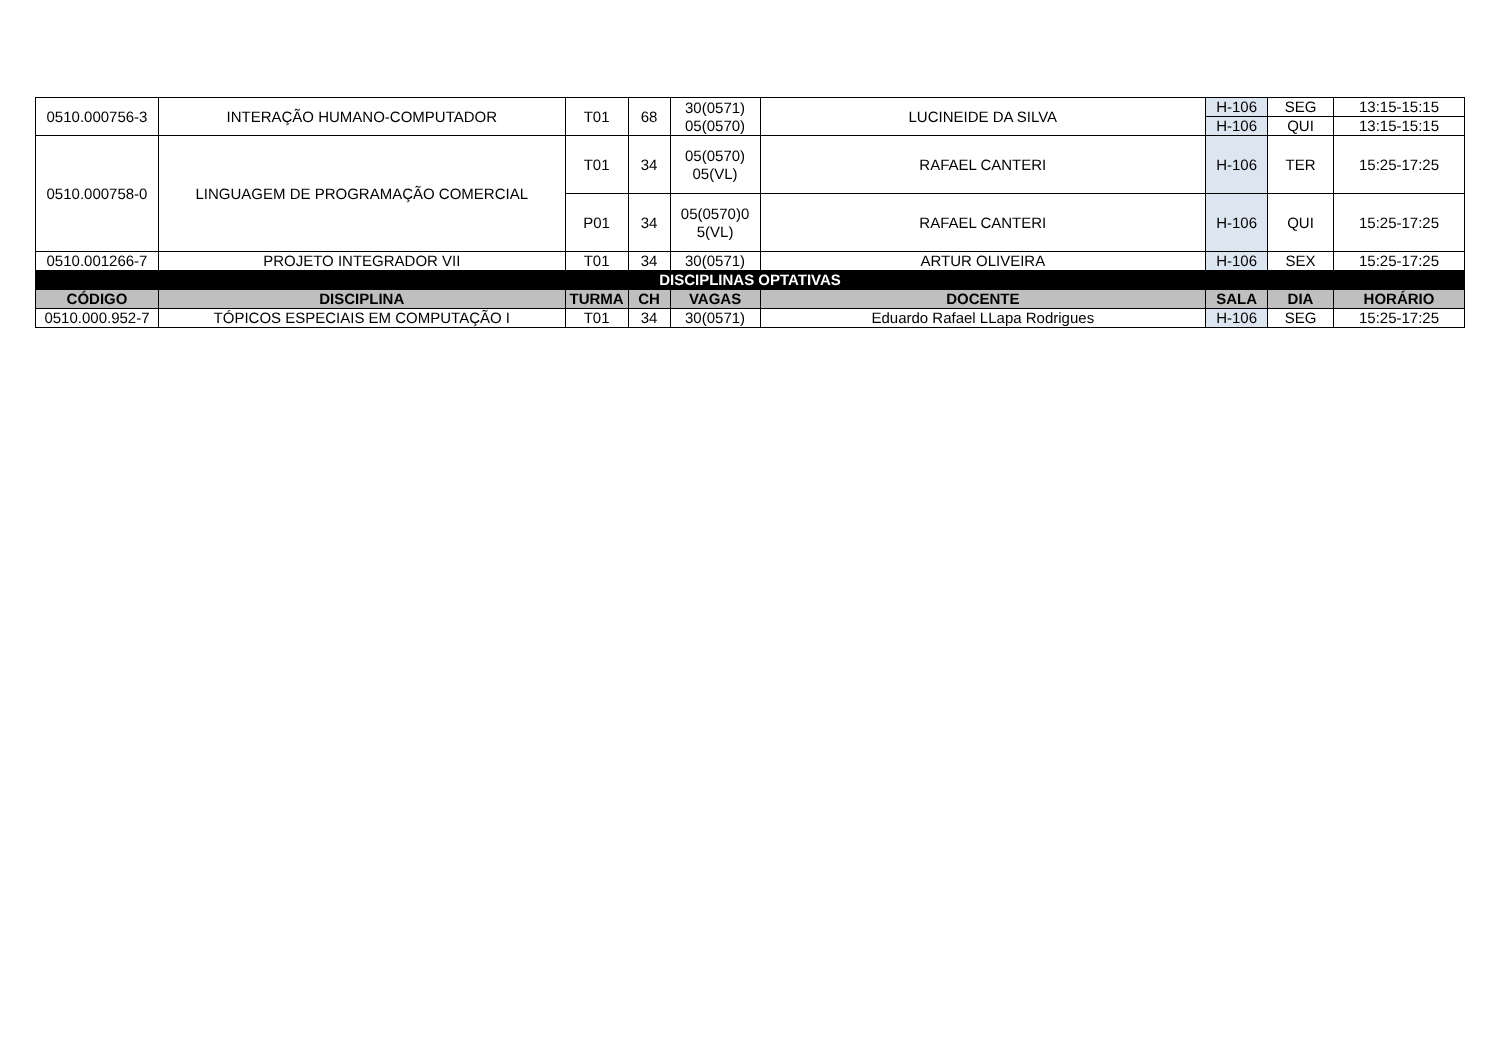| 0510.000756-3 | INTERAÇÃO HUMANO-COMPUTADOR | T01 | 68 | 30(0571) 05(0570) | LUCINEIDE DA SILVA | H-106 | SEG | 13:15-15:15 |
| | | | | | | H-106 | QUI | 13:15-15:15 |
| 0510.000758-0 | LINGUAGEM DE PROGRAMAÇÃO COMERCIAL | T01 | 34 | 05(0570) 05(VL) | RAFAEL CANTERI | H-106 | TER | 15:25-17:25 |
| | | P01 | 34 | 05(0570)0 5(VL) | RAFAEL CANTERI | H-106 | QUI | 15:25-17:25 |
| 0510.001266-7 | PROJETO INTEGRADOR VII | T01 | 34 | 30(0571) | ARTUR OLIVEIRA | H-106 | SEX | 15:25-17:25 |
| DISCIPLINAS OPTATIVAS | | | | | | | | |
| CÓDIGO | DISCIPLINA | TURMA | CH | VAGAS | DOCENTE | SALA | DIA | HORÁRIO |
| 0510.000.952-7 | TÓPICOS ESPECIAIS EM COMPUTAÇÃO I | T01 | 34 | 30(0571) | Eduardo Rafael LLapa Rodrigues | H-106 | SEG | 15:25-17:25 |